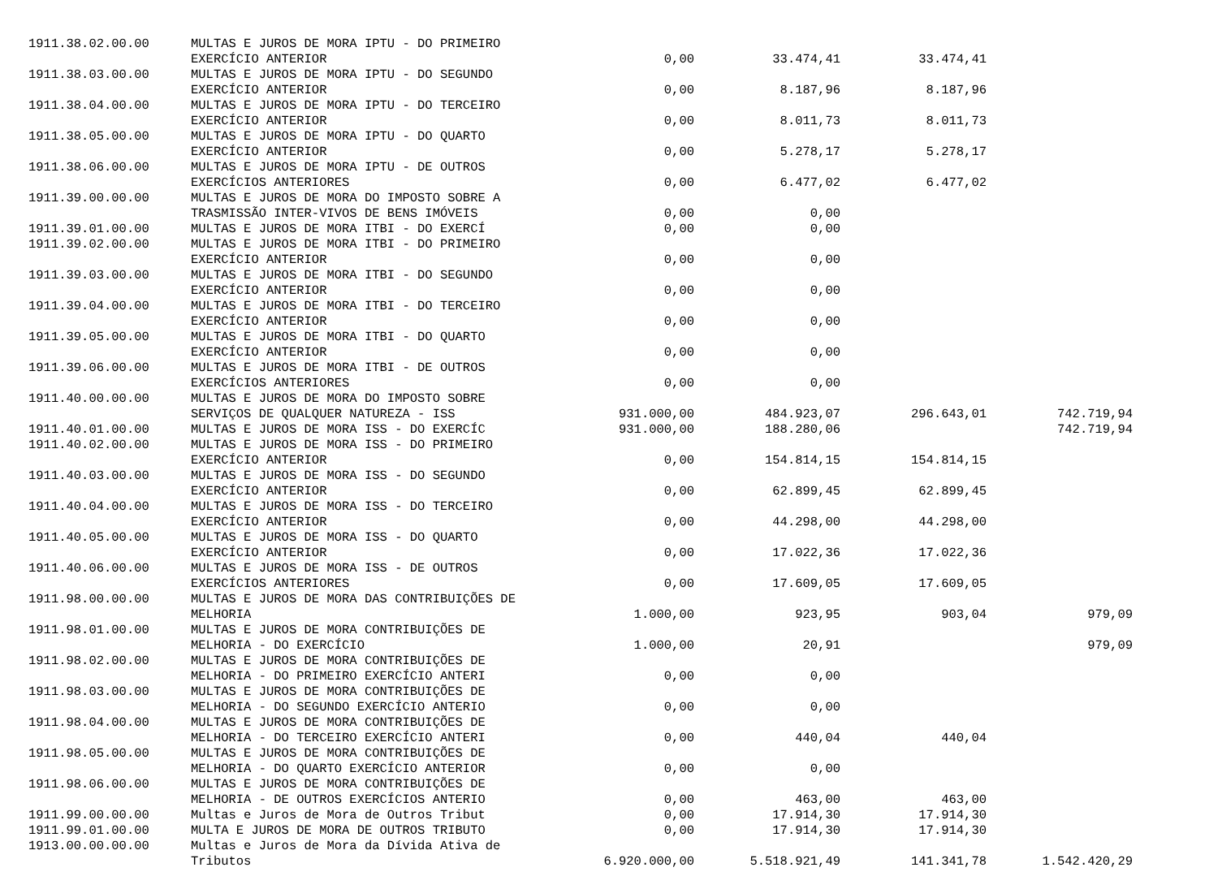| 1911.38.02.00.00 | MULTAS E JUROS DE MORA IPTU - DO PRIMEIRO EXERCÍCIO ANTERIOR | 0,00 | 33.474,41 | 33.474,41 | |
| 1911.38.03.00.00 | MULTAS E JUROS DE MORA IPTU - DO SEGUNDO EXERCÍCIO ANTERIOR | 0,00 | 8.187,96 | 8.187,96 | |
| 1911.38.04.00.00 | MULTAS E JUROS DE MORA IPTU - DO TERCEIRO EXERCÍCIO ANTERIOR | 0,00 | 8.011,73 | 8.011,73 | |
| 1911.38.05.00.00 | MULTAS E JUROS DE MORA IPTU - DO QUARTO EXERCÍCIO ANTERIOR | 0,00 | 5.278,17 | 5.278,17 | |
| 1911.38.06.00.00 | MULTAS E JUROS DE MORA IPTU - DE OUTROS EXERCÍCIOS ANTERIORES | 0,00 | 6.477,02 | 6.477,02 | |
| 1911.39.00.00.00 | MULTAS E JUROS DE MORA DO IMPOSTO SOBRE A TRASMISSÃO INTER-VIVOS DE BENS IMÓVEIS | 0,00 | 0,00 | | |
| 1911.39.01.00.00 | MULTAS E JUROS DE MORA ITBI - DO EXERCÍ | 0,00 | 0,00 | | |
| 1911.39.02.00.00 | MULTAS E JUROS DE MORA ITBI - DO PRIMEIRO EXERCÍCIO ANTERIOR | 0,00 | 0,00 | | |
| 1911.39.03.00.00 | MULTAS E JUROS DE MORA ITBI - DO SEGUNDO EXERCÍCIO ANTERIOR | 0,00 | 0,00 | | |
| 1911.39.04.00.00 | MULTAS E JUROS DE MORA ITBI - DO TERCEIRO EXERCÍCIO ANTERIOR | 0,00 | 0,00 | | |
| 1911.39.05.00.00 | MULTAS E JUROS DE MORA ITBI - DO QUARTO EXERCÍCIO ANTERIOR | 0,00 | 0,00 | | |
| 1911.39.06.00.00 | MULTAS E JUROS DE MORA ITBI - DE OUTROS EXERCÍCIOS ANTERIORES | 0,00 | 0,00 | | |
| 1911.40.00.00.00 | MULTAS E JUROS DE MORA DO IMPOSTO SOBRE SERVIÇOS DE QUALQUER NATUREZA - ISS | 931.000,00 | 484.923,07 | 296.643,01 | 742.719,94 |
| 1911.40.01.00.00 | MULTAS E JUROS DE MORA ISS - DO EXERCÍC | 931.000,00 | 188.280,06 | | 742.719,94 |
| 1911.40.02.00.00 | MULTAS E JUROS DE MORA ISS - DO PRIMEIRO EXERCÍCIO ANTERIOR | 0,00 | 154.814,15 | 154.814,15 | |
| 1911.40.03.00.00 | MULTAS E JUROS DE MORA ISS - DO SEGUNDO EXERCÍCIO ANTERIOR | 0,00 | 62.899,45 | 62.899,45 | |
| 1911.40.04.00.00 | MULTAS E JUROS DE MORA ISS - DO TERCEIRO EXERCÍCIO ANTERIOR | 0,00 | 44.298,00 | 44.298,00 | |
| 1911.40.05.00.00 | MULTAS E JUROS DE MORA ISS - DO QUARTO EXERCÍCIO ANTERIOR | 0,00 | 17.022,36 | 17.022,36 | |
| 1911.40.06.00.00 | MULTAS E JUROS DE MORA ISS - DE OUTROS EXERCÍCIOS ANTERIORES | 0,00 | 17.609,05 | 17.609,05 | |
| 1911.98.00.00.00 | MULTAS E JUROS DE MORA DAS CONTRIBUIÇÕES DE MELHORIA | 1.000,00 | 923,95 | 903,04 | 979,09 |
| 1911.98.01.00.00 | MULTAS E JUROS DE MORA CONTRIBUIÇÕES DE MELHORIA - DO EXERCÍCIO | 1.000,00 | 20,91 | | 979,09 |
| 1911.98.02.00.00 | MULTAS E JUROS DE MORA CONTRIBUIÇÕES DE MELHORIA - DO PRIMEIRO EXERCÍCIO ANTERI | 0,00 | 0,00 | | |
| 1911.98.03.00.00 | MULTAS E JUROS DE MORA CONTRIBUIÇÕES DE MELHORIA - DO SEGUNDO EXERCÍCIO ANTERIO | 0,00 | 0,00 | | |
| 1911.98.04.00.00 | MULTAS E JUROS DE MORA CONTRIBUIÇÕES DE MELHORIA - DO TERCEIRO EXERCÍCIO ANTERI | 0,00 | 440,04 | 440,04 | |
| 1911.98.05.00.00 | MULTAS E JUROS DE MORA CONTRIBUIÇÕES DE MELHORIA - DO QUARTO EXERCÍCIO ANTERIOR | 0,00 | 0,00 | | |
| 1911.98.06.00.00 | MULTAS E JUROS DE MORA CONTRIBUIÇÕES DE MELHORIA - DE OUTROS EXERCÍCIOS ANTERIO | 0,00 | 463,00 | 463,00 | |
| 1911.99.00.00.00 | Multas e Juros de Mora de Outros Tribut | 0,00 | 17.914,30 | 17.914,30 | |
| 1911.99.01.00.00 | MULTA E JUROS DE MORA DE OUTROS TRIBUTO | 0,00 | 17.914,30 | 17.914,30 | |
| 1913.00.00.00.00 | Multas e Juros de Mora da Dívida Ativa de Tributos | 6.920.000,00 | 5.518.921,49 | 141.341,78 | 1.542.420,29 |